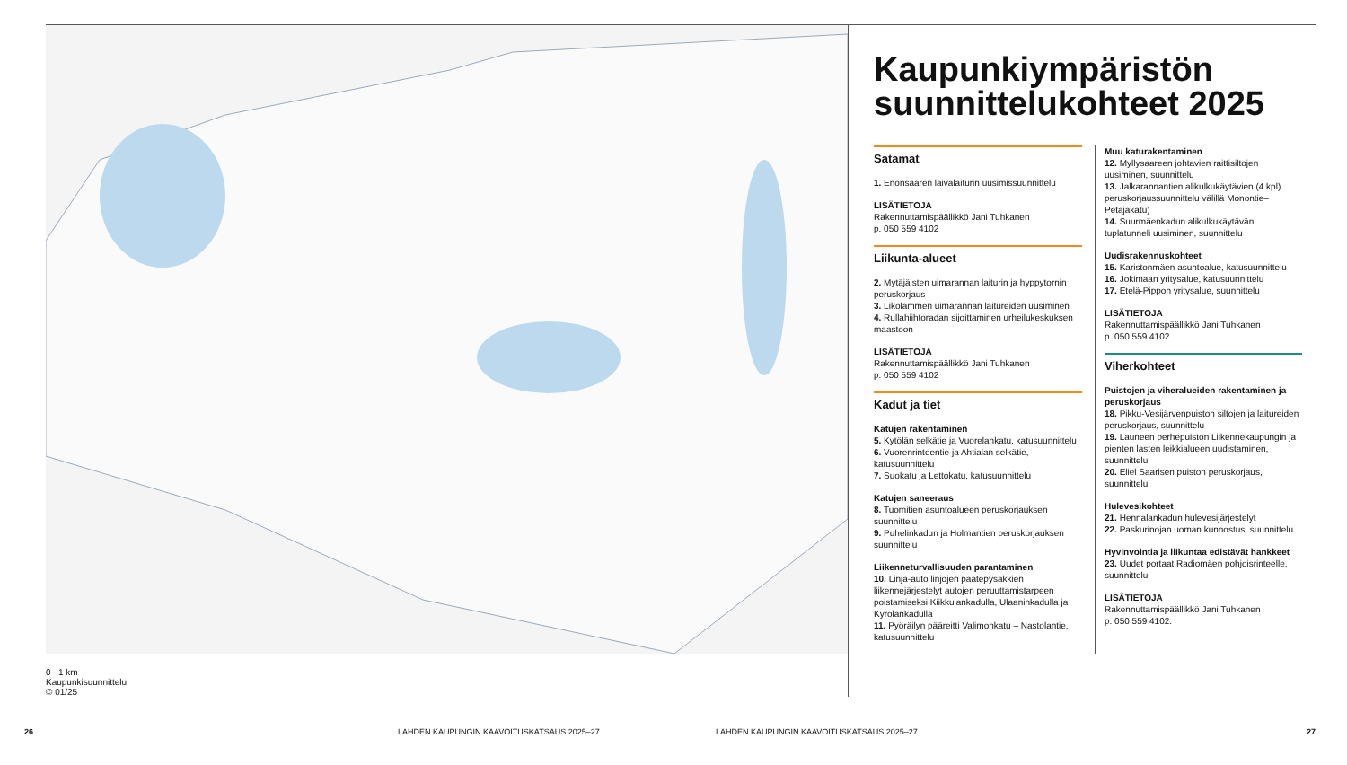0 1 km
Kaupunkisuunnittelu
© 01/25
Kaupunkiympäristön suunnittelukohteet 2025
Satamat
1. Enonsaaren laivalaiturin uusimissuunnittelu
LISÄTIETOJA
Rakennuttamispäällikkö Jani Tuhkanen
p. 050 559 4102
Liikunta-alueet
2. Mytäjäisten uimarannan laiturin ja hyppytornin peruskorjaus
3. Likolammen uimarannan laitureiden uusiminen
4. Rullahiihtoradan sijoittaminen urheilukeskuksen maastoon
LISÄTIETOJA
Rakennuttamispäällikkö Jani Tuhkanen
p. 050 559 4102
Kadut ja tiet
Katujen rakentaminen
5. Kytölän selkätie ja Vuorelankatu, katusuunnittelu
6. Vuorenrinteentie ja Ahtialan selkätie, katusuunnittelu
7. Suokatu ja Lettokatu, katusuunnittelu
Katujen saneeraus
8. Tuomitien asuntoalueen peruskorjauksen suunnittelu
9. Puhelinkadun ja Holmantien peruskorjauksen suunnittelu
Liikenneturvallisuuden parantaminen
10. Linja-auto linjojen päätepysäkkien liikennejärjestelyt autojen peruuttamistarpeen poistamiseksi Kiikkulankadulla, Ulaaninkadulla ja Kyrölänkadulla
11. Pyöräilyn pääreitti Valimonkatu – Nastolantie, katusuunnittelu
Muu katurakentaminen
12. Myllysaareen johtavien raittisiltojen uusiminen, suunnittelu
13. Jalkarannantien alikulkukäytävien (4 kpl) peruskorjaussuunnittelu välillä Monontie–Petäjäkatu)
14. Suurmäenkadun alikulkukäytävän tuplatunneli uusiminen, suunnittelu
Uudisrakennuskohteet
15. Karistonmäen asuntoalue, katusuunnittelu
16. Jokimaan yritysalue, katusuunnittelu
17. Etelä-Pippon yritysalue, suunnittelu
LISÄTIETOJA
Rakennuttamispäällikkö Jani Tuhkanen
p. 050 559 4102
Viherkohteet
Puistojen ja viheralueiden rakentaminen ja peruskorjaus
18. Pikku-Vesijärvenpuiston siltojen ja laitureiden peruskorjaus, suunnittelu
19. Launeen perhepuiston Liikennekaupungin ja pienten lasten leikkialueen uudistaminen, suunnittelu
20. Eliel Saarisen puiston peruskorjaus, suunnittelu
Hulevesikohteet
21. Hennalankadun hulevesijärjestelyt
22. Paskurinojan uoman kunnostus, suunnittelu
Hyvinvointia ja liikuntaa edistävät hankkeet
23. Uudet portaat Radiomäen pohjoisrinteelle, suunnittelu
LISÄTIETOJA
Rakennuttamispäällikkö Jani Tuhkanen
p. 050 559 4102.
26 LAHDEN KAUPUNGIN KAAVOITUSKATSAUS 2025–27 LAHDEN KAUPUNGIN KAAVOITUSKATSAUS 2025–27 27